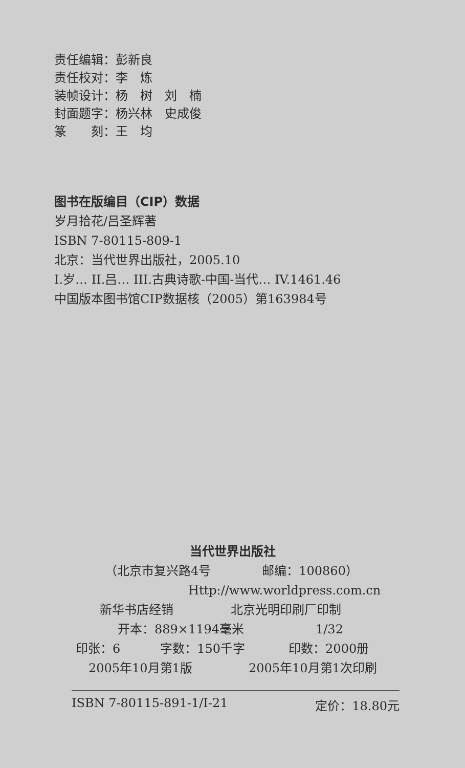责任编辑：彭新良
责任校对：李　炼
装帧设计：杨　树　刘　楠
封面题字：杨兴林　史成俊
篆　　刻：王　均
图书在版编目（CIP）数据
岁月拾花/吕圣辉著
ISBN 7-80115-809-1
北京：当代世界出版社，2005.10
I.岁… II.吕… III.古典诗歌-中国-当代… IV.1461.46
中国版本图书馆CIP数据核（2005）第163984号
当代世界出版社
（北京市复兴路4号 邮编：100860）
Http://www.worldpress.com.cn
新华书店经销 北京光明印刷厂印制
开本：889×1194毫米 1/32
印张：6 字数：150千字 印数：2000册
2005年10月第1版 2005年10月第1次印刷
ISBN 7-80115-891-1/I-21 定价：18.80元